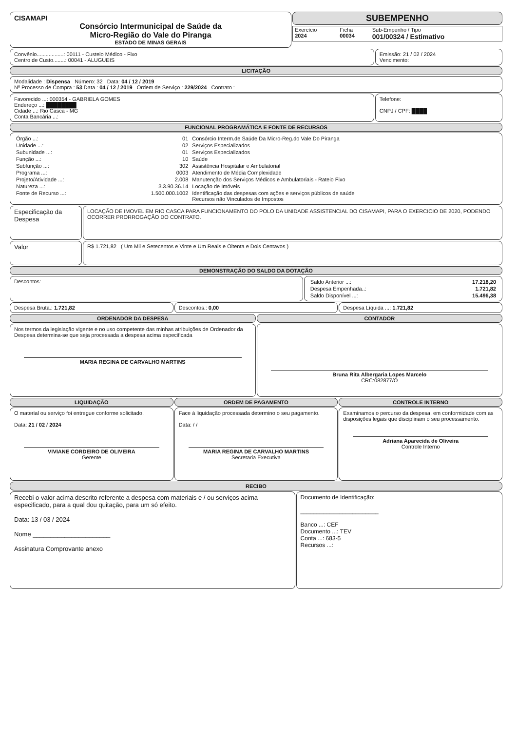CISAMAPI
Consórcio Intermunicipal de Saúde da
Micro-Região do Vale do Piranga
ESTADO DE MINAS GERAIS
SUBEMPENHO
| Exercício 2024 | Ficha 00034 | Sub-Empenho / Tipo 001/00324 / Estimativo |
Convênio..................: 00111 - Custeio Médico - Fixo
Centro de Custo........: 00041 - ALUGUEIS
Emissão: 21 / 02 / 2024
Vencimento:
LICITAÇÃO
Modalidade : Dispensa Número: 32 Data: 04 / 12 / 2019
Nº Processo de Compra : 53 Data : 04 / 12 / 2019 Ordem de Serviço : 229/2024 Contrato :
Favorecido ...: 000354 - GABRIELA GOMES
Endereço ...: ████████
Cidade ...: Rio Casca - MG
Conta Bancária ...:
Telefone:
CNPJ / CPF: ████
FUNCIONAL PROGRAMÁTICA E FONTE DE RECURSOS
| Órgão ...: | 01 | Consórcio Interm.de Saúde Da Micro-Reg.do Vale Do Piranga |
| Unidade ...: | 02 | Serviços Especializados |
| Subunidade ...: | 01 | Serviços Especializados |
| Função ...: | 10 | Saúde |
| Subfunção ...: | 302 | Assistência Hospitalar e Ambulatorial |
| Programa ...: | 0003 | Atendimento de Média Complexidade |
| Projeto/Atividade ...: | 2.008 | Manutenção dos Serviços Médicos e Ambulatoriais - Rateio Fixo |
| Natureza ...: | 3.3.90.36.14 | Locação de Imóveis |
| Fonte de Recurso ...: | 1.500.000.1002 | Identificação das despesas com ações e serviços públicos de saúde Recursos não Vinculados de Impostos |
Especificação da Despesa
LOCAÇÃO DE IMOVEL EM RIO CASCA PARA FUNCIONAMENTO DO POLO DA UNIDADE ASSISTENCIAL DO CISAMAPI, PARA O EXERCICIO DE 2020, PODENDO OCORRER PRORROGAÇÃO DO CONTRATO.
Valor
R$ 1.721,82 ( Um Mil e Setecentos e Vinte e Um Reais e Oitenta e Dois Centavos )
DEMONSTRAÇÃO DO SALDO DA DOTAÇÃO
Descontos:
| Saldo Anterior ...: | 17.218,20 |
| Despesa Empenhada..: | 1.721,82 |
| Saldo Disponível ...: | 15.496,38 |
Despesa Bruta.: 1.721,82 Descontos.: 0,00 Despesa Líquida ...: 1.721,82
ORDENADOR DA DESPESA
Nos termos da legislação vigente e no uso competente das minhas atribuições de Ordenador da Despesa determina-se que seja processada a despesa acima especificada
MARIA REGINA DE CARVALHO MARTINS
CONTADOR
Bruna Rita Albergaria Lopes Marcelo
CRC:082877/O
LIQUIDAÇÃO
O material ou serviço foi entregue conforme solicitado.
Data: 21 / 02 / 2024
VIVIANE CORDEIRO DE OLIVEIRA
Gerente
ORDEM DE PAGAMENTO
Face à liquidação processada determino o seu pagamento.
Data: / /
MARIA REGINA DE CARVALHO MARTINS
Secretaria Executiva
CONTROLE INTERNO
Examinamos o percurso da despesa, em conformidade com as disposições legais que disciplinam o seu processamento.
Adriana Aparecida de Oliveira
Controle Interno
RECIBO
Recebi o valor acima descrito referente a despesa com materiais e / ou serviços acima especificado, para a qual dou quitação, para um só efeito.
Data: 13 / 03 / 2024
Nome ______________________
Assinatura Comprovante anexo
Documento de Identificação:
________________________
Banco ...: CEF
Documento ...: TEV
Conta ...: 683-5
Recursos ...: